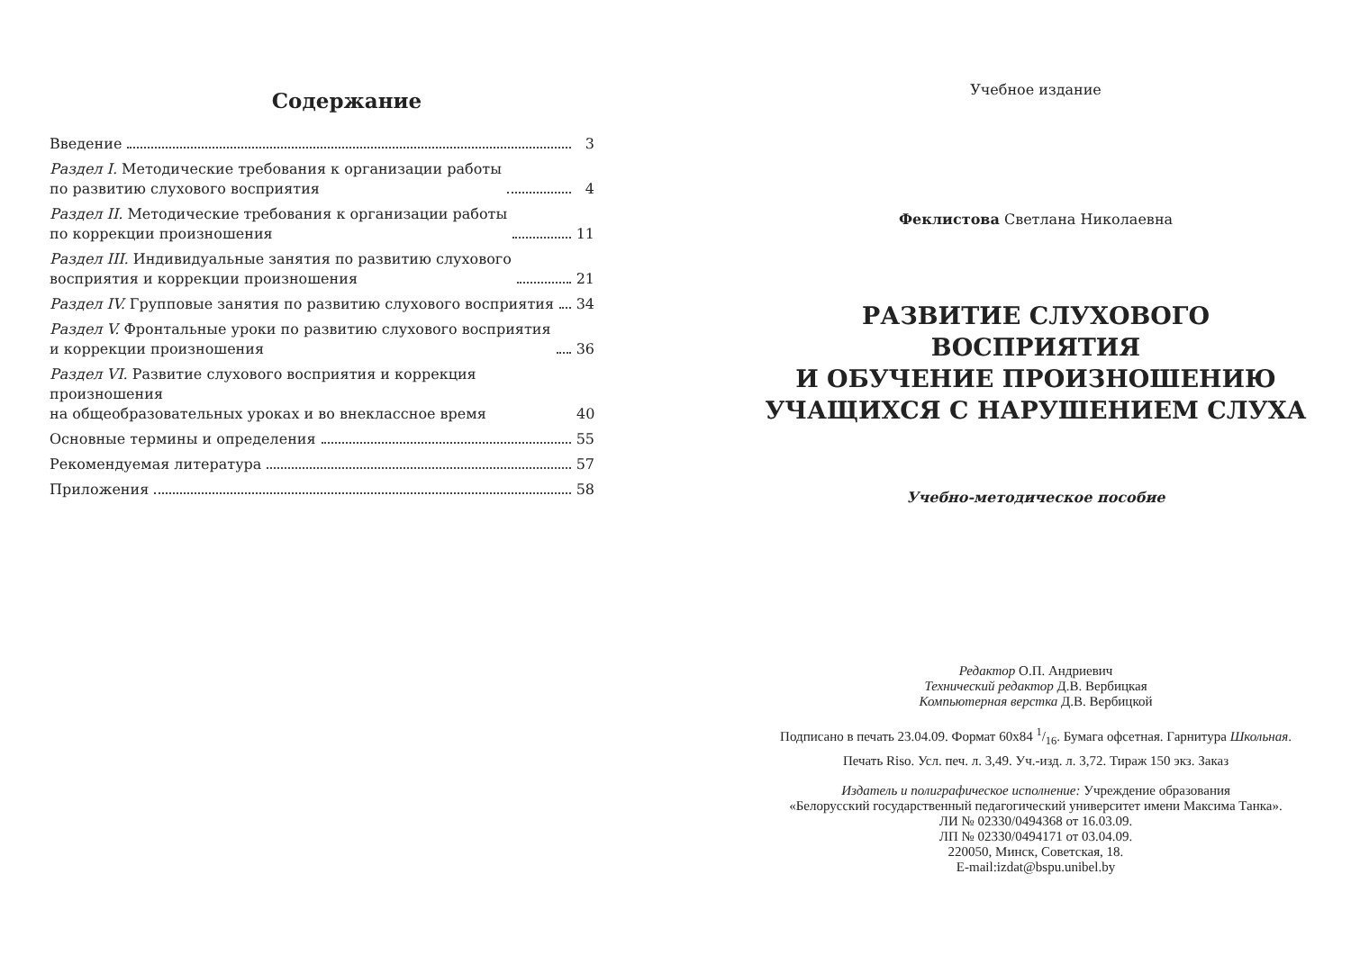Содержание
Введение 3
Раздел I. Методические требования к организации работы
по развитию слухового восприятия 4
Раздел II. Методические требования к организации работы
по коррекции произношения 11
Раздел III. Индивидуальные занятия по развитию слухового
восприятия и коррекции произношения 21
Раздел IV. Групповые занятия по развитию слухового восприятия 34
Раздел V. Фронтальные уроки по развитию слухового восприятия
и коррекции произношения 36
Раздел VI. Развитие слухового восприятия и коррекция произношения
на общеобразовательных уроках и во внеклассное время 40
Основные термины и определения 55
Рекомендуемая литература 57
Приложения 58
Учебное издание
Феклистова Светлана Николаевна
РАЗВИТИЕ СЛУХОВОГО ВОСПРИЯТИЯ
И ОБУЧЕНИЕ ПРОИЗНОШЕНИЮ
УЧАЩИХСЯ С НАРУШЕНИЕМ СЛУХА
Учебно-методическое пособие
Редактор О.П. Андриевич
Технический редактор Д.В. Вербицкая
Компьютерная верстка Д.В. Вербицкой
Подписано в печать 23.04.09. Формат 60x84 1/16. Бумага офсетная. Гарнитура Школьная.
Печать Riso. Усл. печ. л. 3,49. Уч.-изд. л. 3,72. Тираж 150 экз. Заказ
Издатель и полиграфическое исполнение: Учреждение образования
«Белорусский государственный педагогический университет имени Максима Танка».
ЛИ № 02330/0494368 от 16.03.09.
ЛП № 02330/0494171 от 03.04.09.
220050, Минск, Советская, 18.
E-mail:izdat@bspu.unibel.by